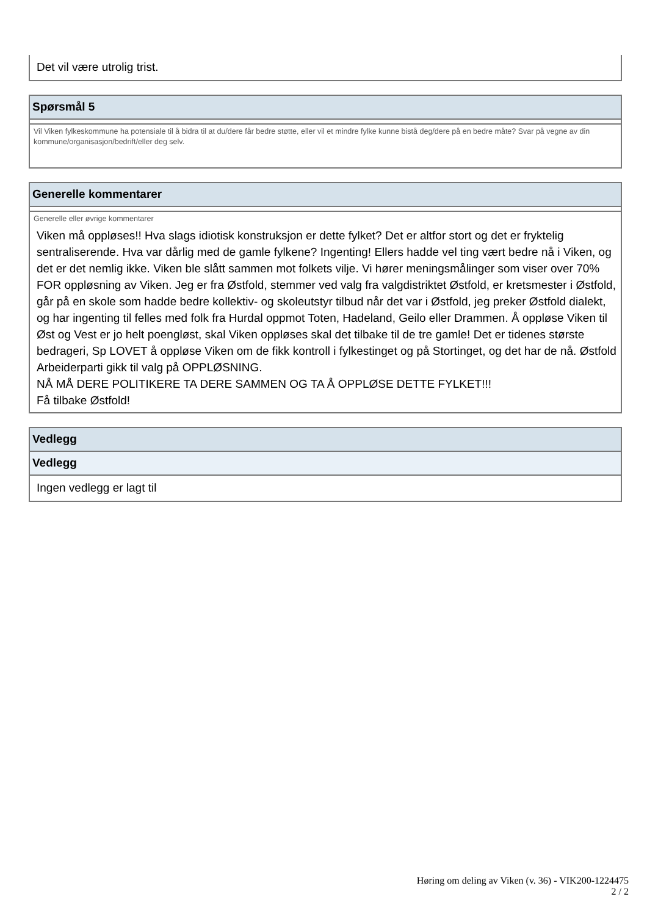Det vil være utrolig trist.
Spørsmål 5
Vil Viken fylkeskommune ha potensiale til å bidra til at du/dere får bedre støtte, eller vil et mindre fylke kunne bistå deg/dere på en bedre måte? Svar på vegne av din kommune/organisasjon/bedrift/eller deg selv.
Generelle kommentarer
Generelle eller øvrige kommentarer
Viken må oppløses!! Hva slags idiotisk konstruksjon er dette fylket? Det er altfor stort og det er fryktelig sentraliserende. Hva var dårlig med de gamle fylkene? Ingenting! Ellers hadde vel ting vært bedre nå i Viken, og det er det nemlig ikke. Viken ble slått sammen mot folkets vilje. Vi hører meningsmålinger som viser over 70% FOR oppløsning av Viken. Jeg er fra Østfold, stemmer ved valg fra valgdistriktet Østfold, er kretsmester i Østfold, går på en skole som hadde bedre kollektiv- og skoleutstyr tilbud når det var i Østfold, jeg preker Østfold dialekt, og har ingenting til felles med folk fra Hurdal oppmot Toten, Hadeland, Geilo eller Drammen. Å oppløse Viken til Øst og Vest er jo helt poengløst, skal Viken oppløses skal det tilbake til de tre gamle! Det er tidenes største bedrageri, Sp LOVET å oppløse Viken om de fikk kontroll i fylkestinget og på Stortinget, og det har de nå. Østfold Arbeiderparti gikk til valg på OPPLØSNING.
NÅ MÅ DERE POLITIKERE TA DERE SAMMEN OG TA Å OPPLØSE DETTE FYLKET!!!
Få tilbake Østfold!
Vedlegg
Vedlegg
Ingen vedlegg er lagt til
Høring om deling av Viken (v. 36) - VIK200-1224475
2 / 2